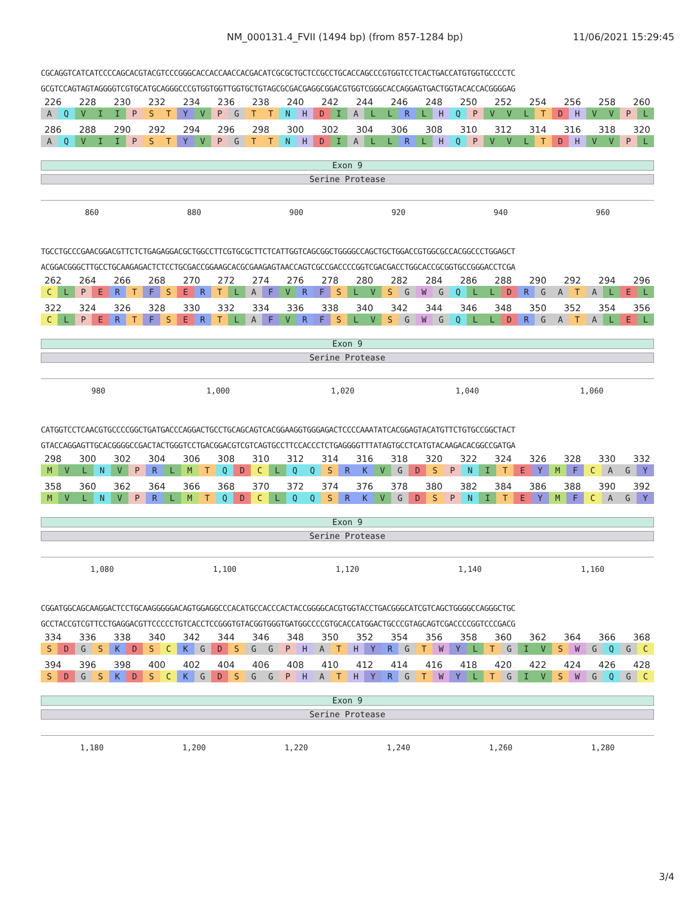NM_000131.4_FVII (1494 bp) (from 857-1284 bp) 11/06/2021 15:29:45
CGCAGGTCATCATCCCCAGCACGTACGTCCCGGGCACCACCAACCACGACATCGCGCTGCTCCGCCTGCACCAGCCCGTGGTCCTCACTGACCATGTGGTGCCCCTC
GCGTCCAGTAGTAGGGGTCGTGCATGCAGGGCCCGTGGTGGTTGGTGCTGTAGCGCGACGAGGCGGACGTGGTCGGGCACCAGGAGTGACTGGTACACCACGGGGAG
226 228 230 232 234 236 238 240 242 244 246 248 250 252 254 256 258 260
A Q V I I P S T Y V P G T T N H D I A L L R L H Q P V V L T D H V V P L
286 288 290 292 294 296 298 300 302 304 306 308 310 312 314 316 318 320
A Q V I I P S T Y V P G T T N H D I A L L R L H Q P V V L T D H V V P L
Exon 9
Serine Protease
860 880 900 920 940 960
TGCCTGCCCGAACGGACGTTCTCTGAGAGGACGCTGGCCTTCGTGCGCTTCTCATTGGTCAGCGGCTGGGGCCAGCTGCTGGACCGTGGCGCCACGGCCCTGGAGCT
ACGGACGGGCTTGCCTGCAAGAGACTCTCCTGCGACCGGAAGCACGCGAAGAGTAACCAGTCGCCGACCCCGGTCGACGACCTGGCACCGCGGTGCCGGGACCTCGA
262 264 266 268 270 272 274 276 278 280 282 284 286 288 290 292 294 296
C L P E R T F S E R T L A F V R F S L V S G W G Q L L D R G A T A L E L
322 324 326 328 330 332 334 336 338 340 342 344 346 348 350 352 354 356
C L P E R T F S E R T L A F V R F S L V S G W G Q L L D R G A T A L E L
Exon 9
Serine Protease
980 1,000 1,020 1,040 1,060
CATGGTCCTCAACGTGCCCCGGCTGATGACCCAGGACTGCCTGCAGCAGTCACGGAAGGTGGGAGACTCCCCAAATATCACGGAGTACATGTTCTGTGCCGGCTACT
GTACCAGGAGTTGCACGGGGCCGACTACTGGGTCCTGACGGACGTCGTCAGTGCCTTCCACCCTCTGAGGGGTTTATAGTGCCTCATGTACAAGACACGGCCGATGA
298 300 302 304 306 308 310 312 314 316 318 320 322 324 326 328 330 332
M V L N V P R L M T Q D C L Q Q S R K V G D S P N I T E Y M F C A G Y
358 360 362 364 366 368 370 372 374 376 378 380 382 384 386 388 390 392
M V L N V P R L M T Q D C L Q Q S R K V G D S P N I T E Y M F C A G Y
Exon 9
Serine Protease
1,080 1,100 1,120 1,140 1,160
CGGATGGCAGCAAGGACTCCTGCAAGGGGGACAGTGGAGGCCCACATGCCACCCACTACCGGGGCACGTGGTACCTGACGGGCATCGTCAGCTGGGGCCAGGGCTGC
GCCTACCGTCGTTCCTGAGGACGTTCCCCCTGTCACCTCCGGGTGTACGGTGGGTGATGGCCCCGTGCACCATGGACTGCCCGTAGCAGTCGACCCCGGTCCCGACG
334 336 338 340 342 344 346 348 350 352 354 356 358 360 362 364 366 368
S D G S K D S C K G D S G G P H A T H Y R G T W Y L T G I V S W G Q G C
394 396 398 400 402 404 406 408 410 412 414 416 418 420 422 424 426 428
S D G S K D S C K G D S G G P H A T H Y R G T W Y L T G I V S W G Q G C
Exon 9
Serine Protease
1,180 1,200 1,220 1,240 1,260 1,280
3/4